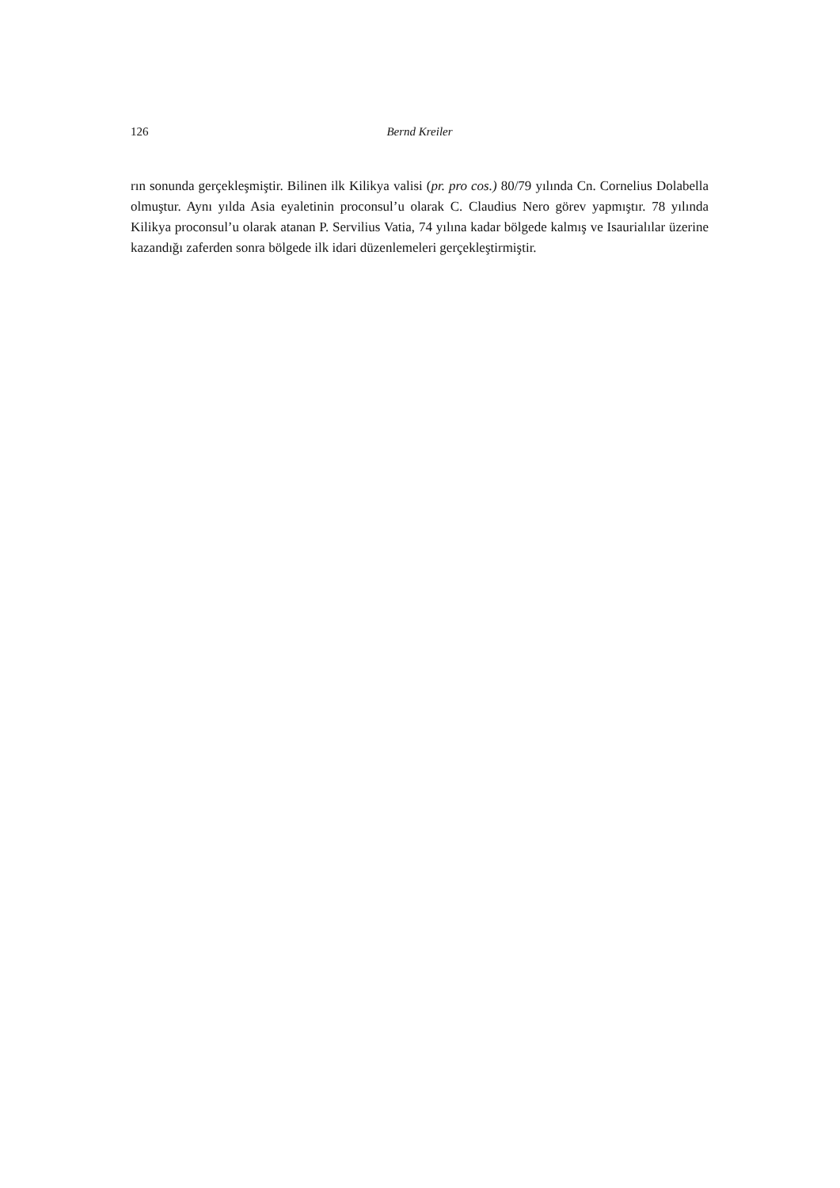126 Bernd Kreiler
rın sonunda gerçekleşmiştir. Bilinen ilk Kilikya valisi (pr. pro cos.) 80/79 yılında Cn. Cornelius Dolabella olmuştur. Aynı yılda Asia eyaletinin proconsul’u olarak C. Claudius Nero görev yapmıştır. 78 yılında Kilikya proconsul’u olarak atanan P. Servilius Vatia, 74 yılına kadar bölgede kalmış ve Isaurialılar üzerine kazandığı zaferden sonra bölgede ilk idari düzenlemeleri gerçekleştirmiştir.